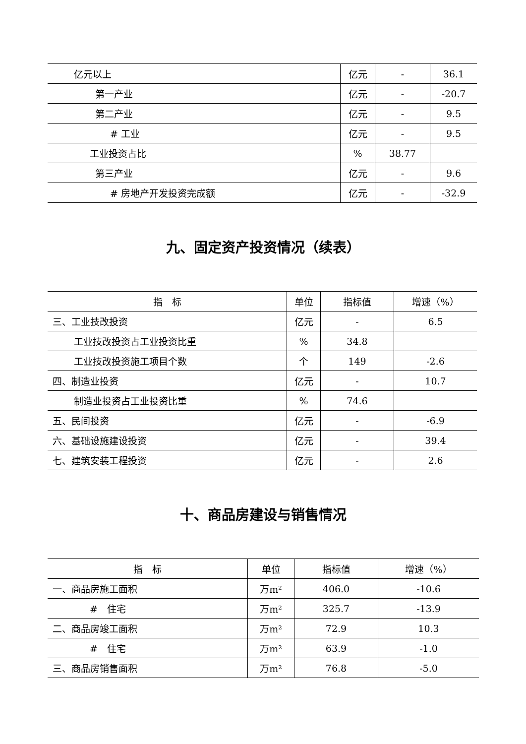| 亿元以上 | 亿元 | - | 36.1 |
| 第一产业 | 亿元 | - | -20.7 |
| 第二产业 | 亿元 | - | 9.5 |
| # 工业 | 亿元 | - | 9.5 |
| 工业投资占比 | % | 38.77 | |
| 第三产业 | 亿元 | - | 9.6 |
| # 房地产开发投资完成额 | 亿元 | - | -32.9 |
九、固定资产投资情况（续表）
| 指 标 | 单位 | 指标值 | 增速（%） |
| --- | --- | --- | --- |
| 三、工业技改投资 | 亿元 | - | 6.5 |
| 工业技改投资占工业投资比重 | % | 34.8 | |
| 工业技改投资施工项目个数 | 个 | 149 | -2.6 |
| 四、制造业投资 | 亿元 | - | 10.7 |
| 制造业投资占工业投资比重 | % | 74.6 | |
| 五、民间投资 | 亿元 | - | -6.9 |
| 六、基础设施建设投资 | 亿元 | - | 39.4 |
| 七、建筑安装工程投资 | 亿元 | - | 2.6 |
十、商品房建设与销售情况
| 指 标 | 单位 | 指标值 | 增速（%） |
| --- | --- | --- | --- |
| 一、商品房施工面积 | 万m² | 406.0 | -10.6 |
| # 住宅 | 万m² | 325.7 | -13.9 |
| 二、商品房竣工面积 | 万m² | 72.9 | 10.3 |
| # 住宅 | 万m² | 63.9 | -1.0 |
| 三、商品房销售面积 | 万m² | 76.8 | -5.0 |